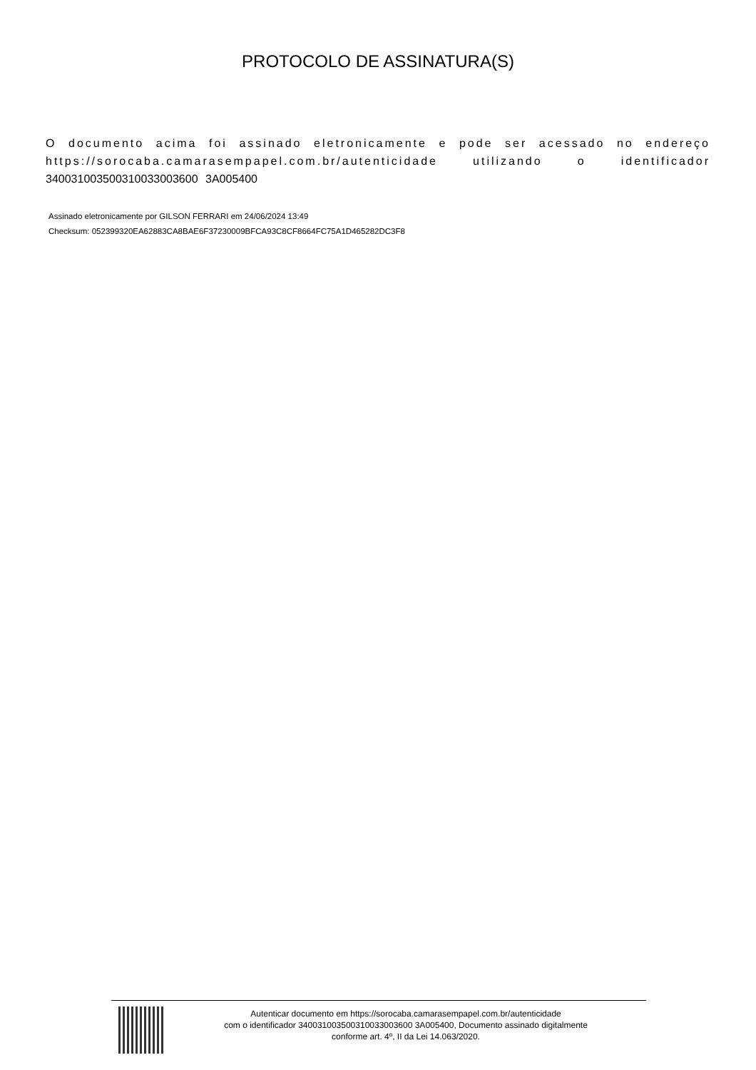PROTOCOLO DE ASSINATURA(S)
O documento acima foi assinado eletronicamente e pode ser acessado no endereço https://sorocaba.camarasempapel.com.br/autenticidade utilizando o identificador 340031003500310033003600 3A005400
Assinado eletronicamente por GILSON FERRARI em 24/06/2024 13:49
Checksum: 052399320EA62883CA8BAE6F37230009BFCA93C8CF8664FC75A1D465282DC3F8
Autenticar documento em https://sorocaba.camarasempapel.com.br/autenticidade
com o identificador 340031003500310033003600 3A005400, Documento assinado digitalmente
conforme art. 4º, II da Lei 14.063/2020.